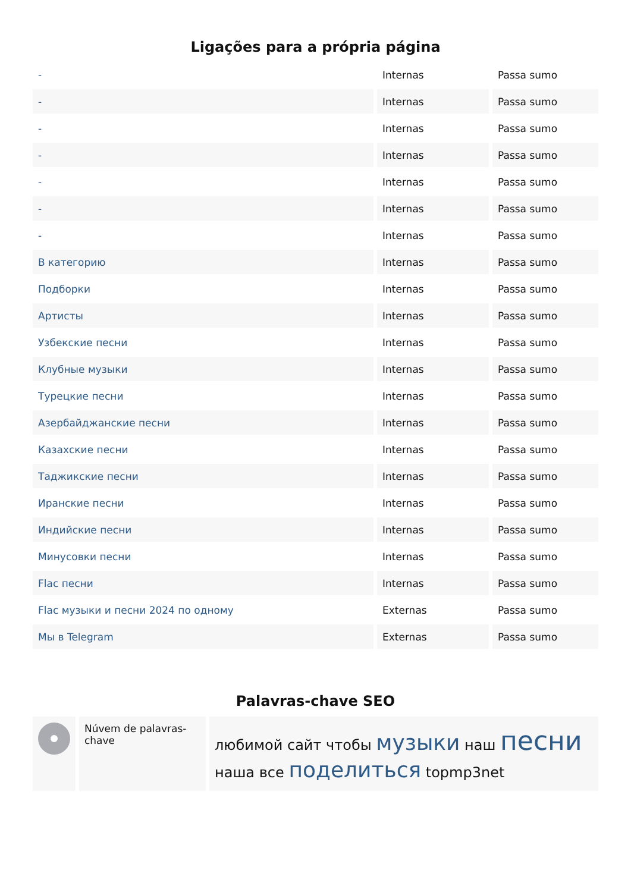Ligações para a própria página
| - | Internas | Passa sumo |
| - | Internas | Passa sumo |
| - | Internas | Passa sumo |
| - | Internas | Passa sumo |
| - | Internas | Passa sumo |
| - | Internas | Passa sumo |
| - | Internas | Passa sumo |
| В категорию | Internas | Passa sumo |
| Подборки | Internas | Passa sumo |
| Артисты | Internas | Passa sumo |
| Узбекские песни | Internas | Passa sumo |
| Клубные музыки | Internas | Passa sumo |
| Турецкие песни | Internas | Passa sumo |
| Азербайджанские песни | Internas | Passa sumo |
| Казахские песни | Internas | Passa sumo |
| Таджикские песни | Internas | Passa sumo |
| Иранские песни | Internas | Passa sumo |
| Индийские песни | Internas | Passa sumo |
| Минусовки песни | Internas | Passa sumo |
| Flac песни | Internas | Passa sumo |
| Flac музыки и песни 2024 по одному | Externas | Passa sumo |
| Мы в Telegram | Externas | Passa sumo |
Palavras-chave SEO
| | Núvem de palavras-chave | любимой сайт чтобы музыки наш песни наша все поделиться topmp3net |